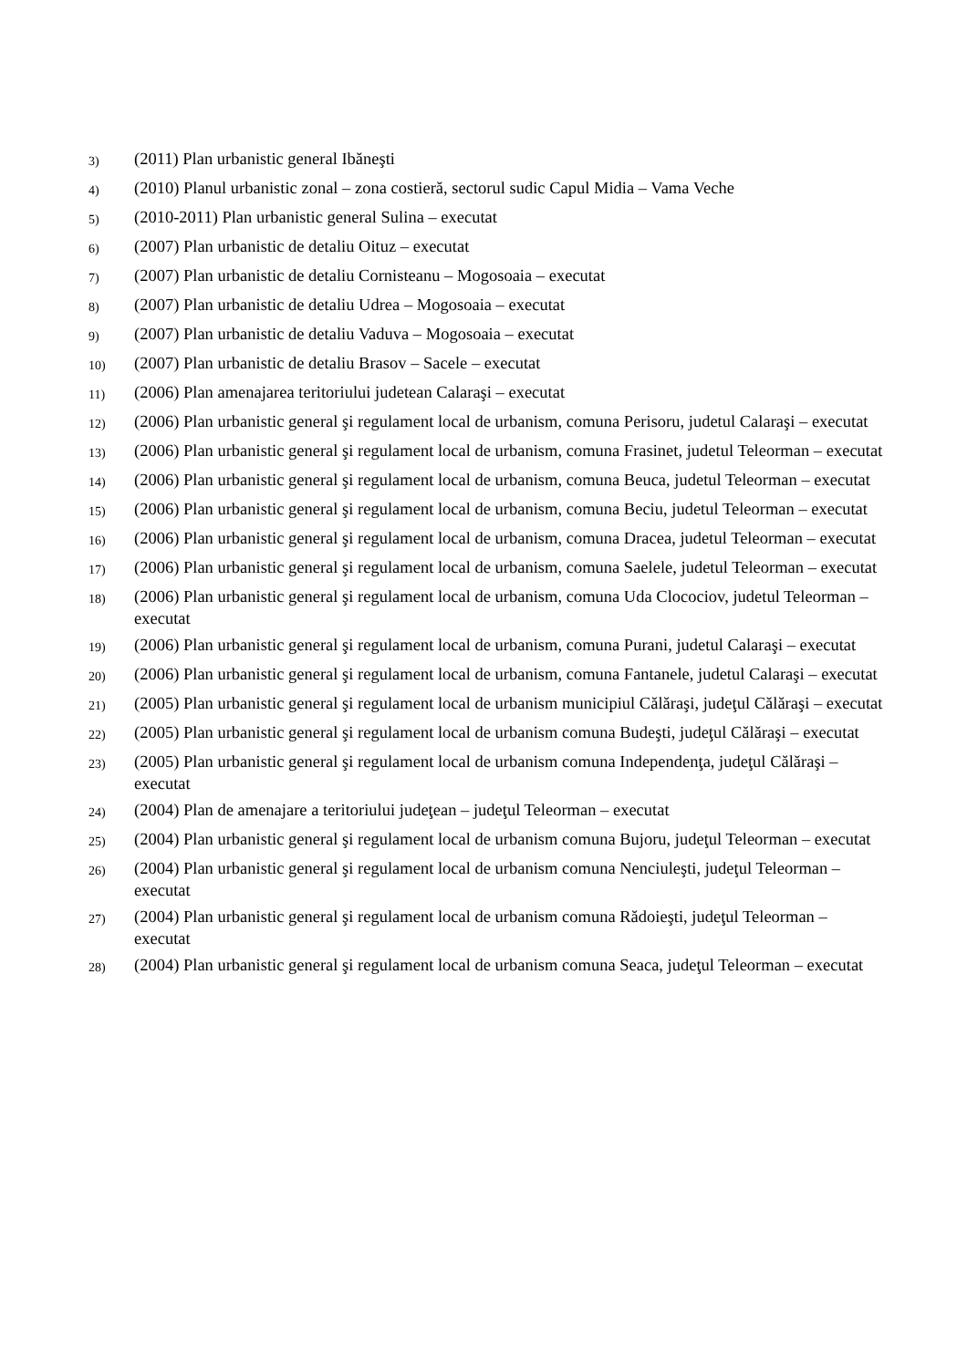3) (2011) Plan urbanistic general Ibăneşti
4) (2010) Planul urbanistic zonal – zona costieră, sectorul sudic Capul Midia – Vama Veche
5) (2010-2011) Plan urbanistic general Sulina – executat
6) (2007) Plan urbanistic de detaliu Oituz – executat
7) (2007) Plan urbanistic de detaliu Cornisteanu – Mogosoaia – executat
8) (2007) Plan urbanistic de detaliu Udrea – Mogosoaia – executat
9) (2007) Plan urbanistic de detaliu Vaduva – Mogosoaia – executat
10) (2007) Plan urbanistic de detaliu Brasov – Sacele – executat
11) (2006) Plan amenajarea teritoriului judetean Calaraşi – executat
12) (2006) Plan urbanistic general şi regulament local de urbanism, comuna Perisoru, judetul Calaraşi – executat
13) (2006) Plan urbanistic general şi regulament local de urbanism, comuna Frasinet, judetul Teleorman – executat
14) (2006) Plan urbanistic general şi regulament local de urbanism, comuna Beuca, judetul Teleorman – executat
15) (2006) Plan urbanistic general şi regulament local de urbanism, comuna Beciu, judetul Teleorman – executat
16) (2006) Plan urbanistic general şi regulament local de urbanism, comuna Dracea, judetul Teleorman – executat
17) (2006) Plan urbanistic general şi regulament local de urbanism, comuna Saelele, judetul Teleorman – executat
18) (2006) Plan urbanistic general şi regulament local de urbanism, comuna Uda Clocociov, judetul Teleorman – executat
19) (2006) Plan urbanistic general şi regulament local de urbanism, comuna Purani, judetul Calaraşi – executat
20) (2006) Plan urbanistic general şi regulament local de urbanism, comuna Fantanele, judetul Calaraşi – executat
21) (2005) Plan urbanistic general şi regulament local de urbanism municipiul Călăraşi, judeţul Călăraşi – executat
22) (2005) Plan urbanistic general şi regulament local de urbanism comuna Budeşti, judeţul Călăraşi – executat
23) (2005) Plan urbanistic general şi regulament local de urbanism comuna Independenţa, judeţul Călăraşi – executat
24) (2004) Plan de amenajare a teritoriului judeţean – judeţul Teleorman – executat
25) (2004) Plan urbanistic general şi regulament local de urbanism comuna Bujoru, judeţul Teleorman – executat
26) (2004) Plan urbanistic general şi regulament local de urbanism comuna Nenciuleşti, judeţul Teleorman – executat
27) (2004) Plan urbanistic general şi regulament local de urbanism comuna Rădoieşti, judeţul Teleorman – executat
28) (2004) Plan urbanistic general şi regulament local de urbanism comuna Seaca, judeţul Teleorman – executat